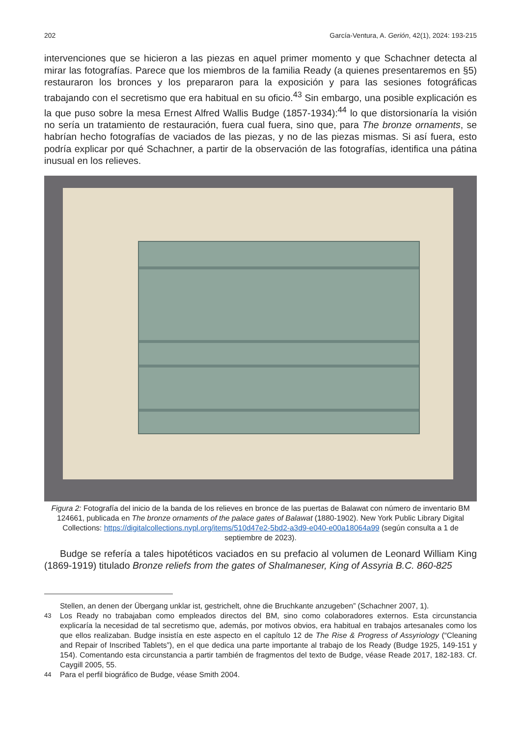202 García-Ventura, A. Gerión, 42(1), 2024: 193-215
intervenciones que se hicieron a las piezas en aquel primer momento y que Schachner detecta al mirar las fotografías. Parece que los miembros de la familia Ready (a quienes presentaremos en §5) restauraron los bronces y los prepararon para la exposición y para las sesiones fotográficas trabajando con el secretismo que era habitual en su oficio.<sup>43</sup> Sin embargo, una posible explicación es la que puso sobre la mesa Ernest Alfred Wallis Budge (1857-1934):<sup>44</sup> lo que distorsionaría la visión no sería un tratamiento de restauración, fuera cual fuera, sino que, para The bronze ornaments, se habrían hecho fotografías de vaciados de las piezas, y no de las piezas mismas. Si así fuera, esto podría explicar por qué Schachner, a partir de la observación de las fotografías, identifica una pátina inusual en los relieves.
Figura 2: Fotografía del inicio de la banda de los relieves en bronce de las puertas de Balawat con número de inventario BM 124661, publicada en The bronze ornaments of the palace gates of Balawat (1880-1902). New York Public Library Digital Collections: https://digitalcollections.nypl.org/items/510d47e2-5bd2-a3d9-e040-e00a18064a99 (según consulta a 1 de septiembre de 2023).
Budge se refería a tales hipotéticos vaciados en su prefacio al volumen de Leonard William King (1869-1919) titulado Bronze reliefs from the gates of Shalmaneser, King of Assyria B.C. 860-825
Stellen, an denen der Übergang unklar ist, gestrichelt, ohne die Bruchkante anzugeben” (Schachner 2007, 1).
43 Los Ready no trabajaban como empleados directos del BM, sino como colaboradores externos. Esta circunstancia explicaría la necesidad de tal secretismo que, además, por motivos obvios, era habitual en trabajos artesanales como los que ellos realizaban. Budge insistía en este aspecto en el capítulo 12 de The Rise & Progress of Assyriology (“Cleaning and Repair of Inscribed Tablets”), en el que dedica una parte importante al trabajo de los Ready (Budge 1925, 149-151 y 154). Comentando esta circunstancia a partir también de fragmentos del texto de Budge, véase Reade 2017, 182-183. Cf. Caygill 2005, 55.
44 Para el perfil biográfico de Budge, véase Smith 2004.